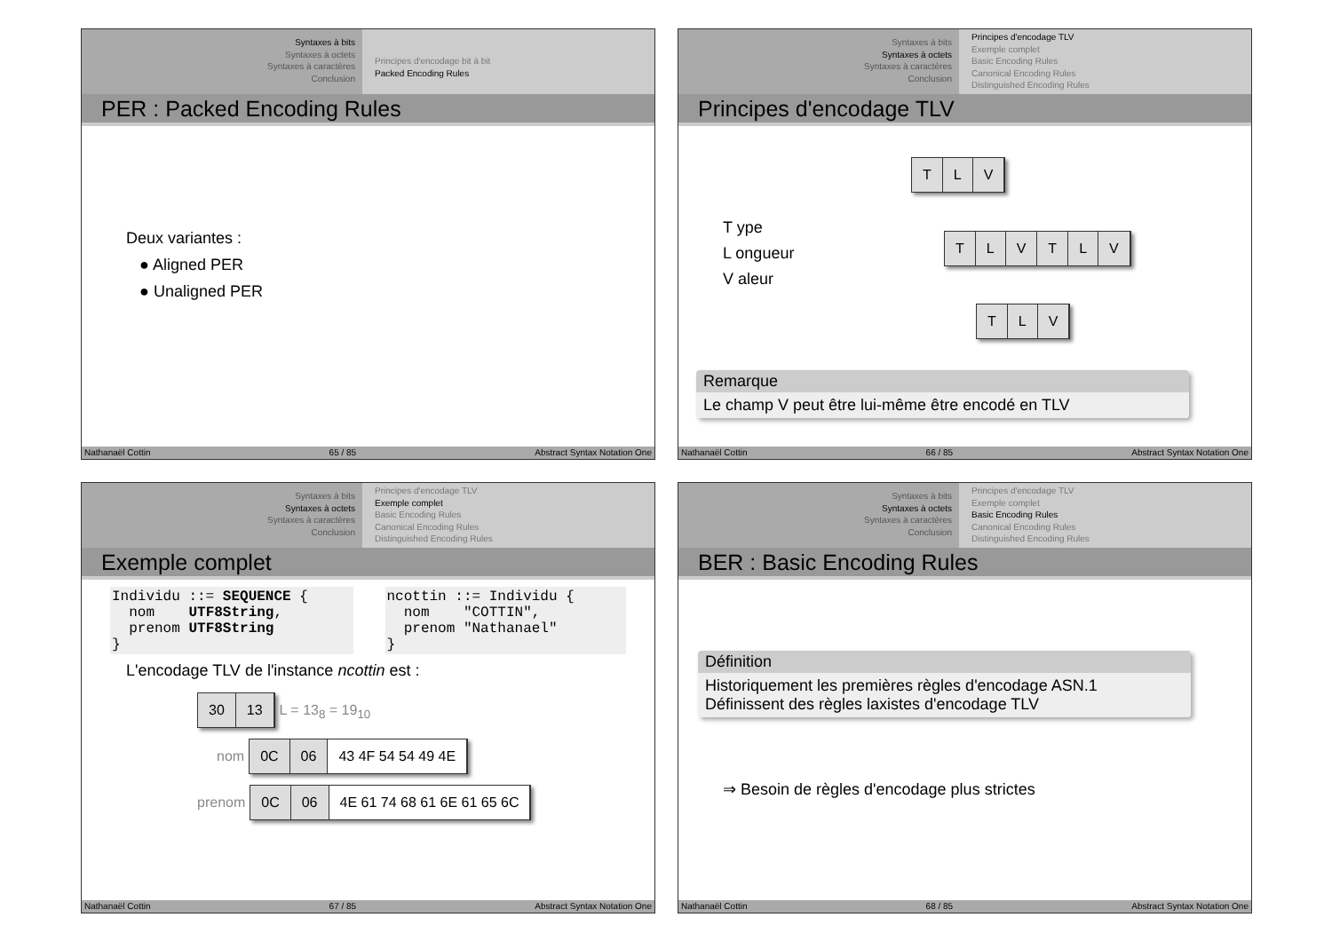Syntaxes à bits
Syntaxes à octets
Syntaxes à caractères
Conclusion
Principes d'encodage bit à bit
Packed Encoding Rules
PER : Packed Encoding Rules
Deux variantes :
● Aligned PER
● Unaligned PER
Nathanaël Cottin 65 / 85 Abstract Syntax Notation One
Syntaxes à bits
Syntaxes à octets
Syntaxes à caractères
Conclusion
Principes d'encodage TLV
Exemple complet
Basic Encoding Rules
Canonical Encoding Rules
Distinguished Encoding Rules
Principes d'encodage TLV
T ype
L ongueur
V aleur
TLV
TLVTLV
TLV
Remarque
Le champ V peut être lui-même être encodé en TLV
Nathanaël Cottin 66 / 85 Abstract Syntax Notation One
Syntaxes à bits
Syntaxes à octets
Syntaxes à caractères
Conclusion
Principes d'encodage TLV
Exemple complet
Basic Encoding Rules
Canonical Encoding Rules
Distinguished Encoding Rules
Exemple complet
Individu ::= SEQUENCE {
  nom    UTF8String,
  prenom UTF8String
}
ncottin ::= Individu {
  nom    "COTTIN",
  prenom "Nathanael"
}
L'encodage TLV de l'instance ncottin est :
30 13 L = 13<sub>8</sub> = 19<sub>10</sub>
nom 0C 06 43 4F 54 54 49 4E
prenom 0C 06 4E 61 74 68 61 6E 61 65 6C
Nathanaël Cottin 67 / 85 Abstract Syntax Notation One
Syntaxes à bits
Syntaxes à octets
Syntaxes à caractères
Conclusion
Principes d'encodage TLV
Exemple complet
Basic Encoding Rules
Canonical Encoding Rules
Distinguished Encoding Rules
BER : Basic Encoding Rules
Définition
Historiquement les premières règles d'encodage ASN.1
Définissent des règles laxistes d'encodage TLV
⇒ Besoin de règles d'encodage plus strictes
Nathanaël Cottin 68 / 85 Abstract Syntax Notation One